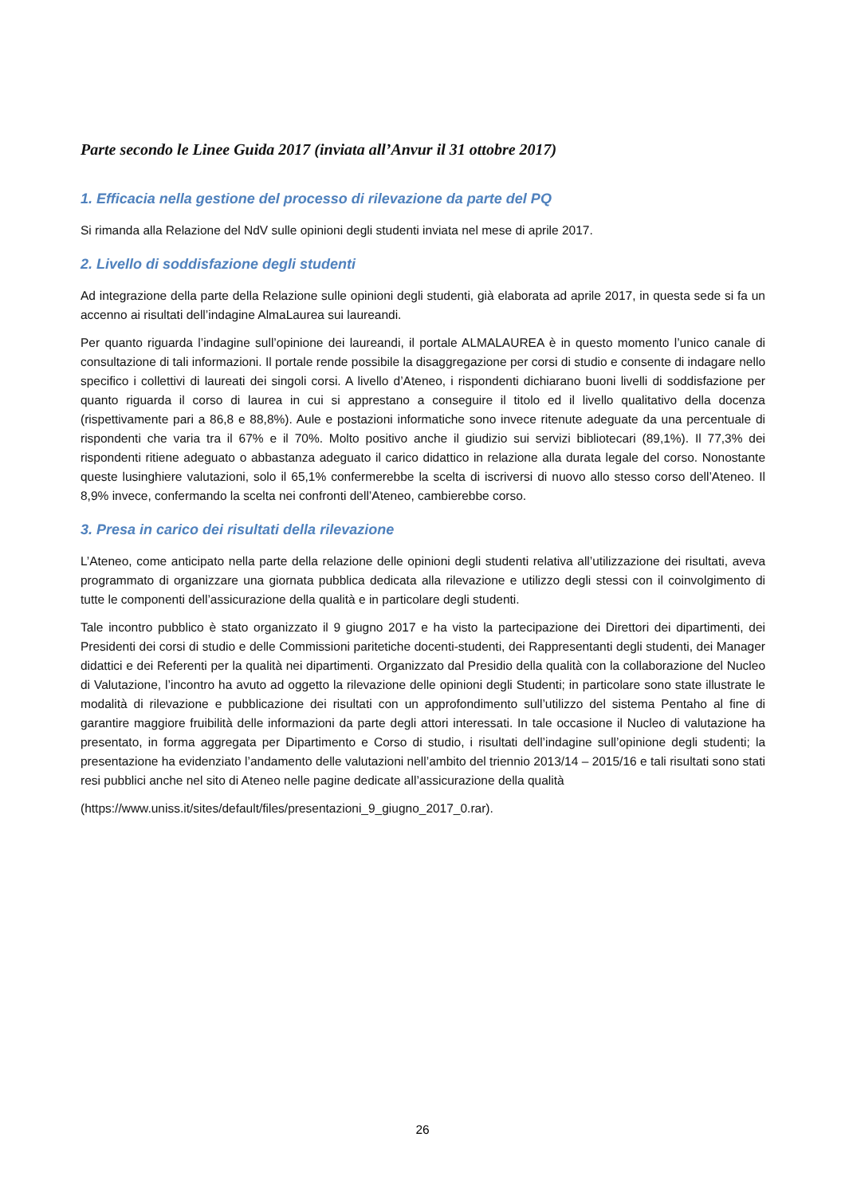Parte secondo le Linee Guida 2017 (inviata all’Anvur il 31 ottobre 2017)
1. Efficacia nella gestione del processo di rilevazione da parte del PQ
Si rimanda alla Relazione del NdV sulle opinioni degli studenti inviata nel mese di aprile 2017.
2. Livello di soddisfazione degli studenti
Ad integrazione della parte della Relazione sulle opinioni degli studenti, già elaborata ad aprile 2017, in questa sede si fa un accenno ai risultati dell’indagine AlmaLaurea sui laureandi.
Per quanto riguarda l’indagine sull’opinione dei laureandi, il portale ALMALAUREA è in questo momento l’unico canale di consultazione di tali informazioni. Il portale rende possibile la disaggregazione per corsi di studio e consente di indagare nello specifico i collettivi di laureati dei singoli corsi. A livello d’Ateneo, i rispondenti dichiarano buoni livelli di soddisfazione per quanto riguarda il corso di laurea in cui si apprestano a conseguire il titolo ed il livello qualitativo della docenza (rispettivamente pari a 86,8 e 88,8%). Aule e postazioni informatiche sono invece ritenute adeguate da una percentuale di rispondenti che varia tra il 67% e il 70%. Molto positivo anche il giudizio sui servizi bibliotecari (89,1%). Il 77,3% dei rispondenti ritiene adeguato o abbastanza adeguato il carico didattico in relazione alla durata legale del corso. Nonostante queste lusinghiere valutazioni, solo il 65,1% confermerebbe la scelta di iscriversi di nuovo allo stesso corso dell’Ateneo. Il 8,9% invece, confermando la scelta nei confronti dell’Ateneo, cambierebbe corso.
3. Presa in carico dei risultati della rilevazione
L’Ateneo, come anticipato nella parte della relazione delle opinioni degli studenti relativa all’utilizzazione dei risultati, aveva programmato di organizzare una giornata pubblica dedicata alla rilevazione e utilizzo degli stessi con il coinvolgimento di tutte le componenti dell’assicurazione della qualità e in particolare degli studenti.
Tale incontro pubblico è stato organizzato il 9 giugno 2017 e ha visto la partecipazione dei Direttori dei dipartimenti, dei Presidenti dei corsi di studio e delle Commissioni paritetiche docenti-studenti, dei Rappresentanti degli studenti, dei Manager didattici e dei Referenti per la qualità nei dipartimenti. Organizzato dal Presidio della qualità con la collaborazione del Nucleo di Valutazione, l’incontro ha avuto ad oggetto la rilevazione delle opinioni degli Studenti; in particolare sono state illustrate le modalità di rilevazione e pubblicazione dei risultati con un approfondimento sull’utilizzo del sistema Pentaho al fine di garantire maggiore fruibilità delle informazioni da parte degli attori interessati. In tale occasione il Nucleo di valutazione ha presentato, in forma aggregata per Dipartimento e Corso di studio, i risultati dell’indagine sull’opinione degli studenti; la presentazione ha evidenziato l’andamento delle valutazioni nell’ambito del triennio 2013/14 – 2015/16 e tali risultati sono stati resi pubblici anche nel sito di Ateneo nelle pagine dedicate all’assicurazione della qualità
(https://www.uniss.it/sites/default/files/presentazioni_9_giugno_2017_0.rar).
26